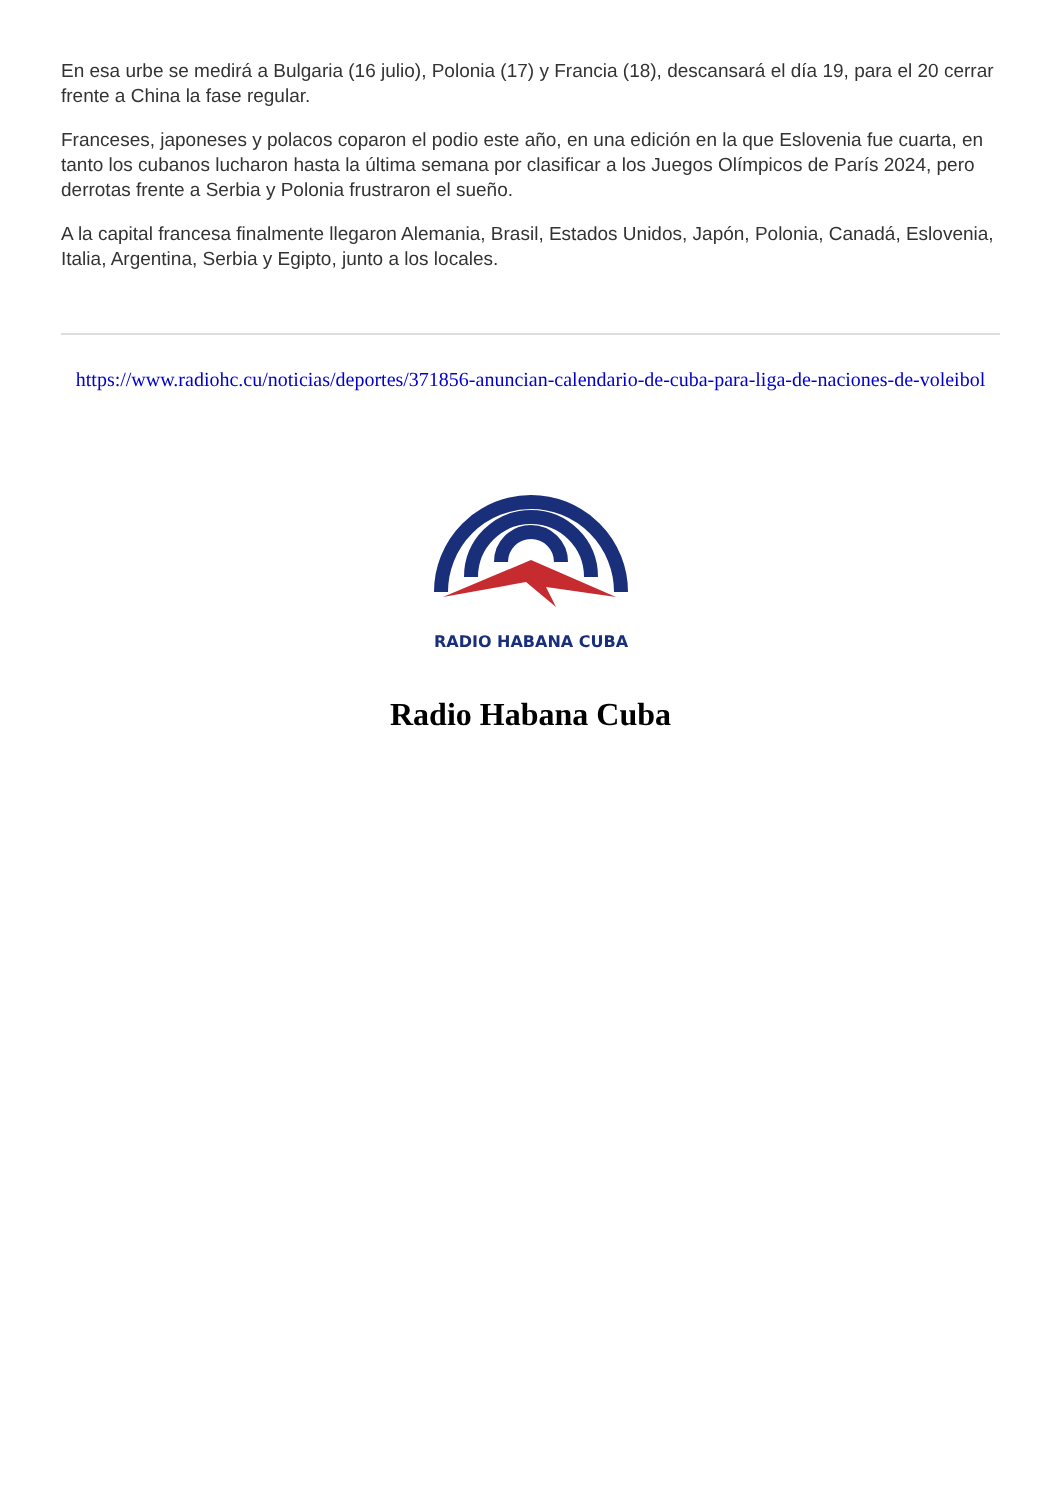En esa urbe se medirá a Bulgaria (16 julio), Polonia (17) y Francia (18), descansará el día 19, para el 20 cerrar frente a China la fase regular.
Franceses, japoneses y polacos coparon el podio este año, en una edición en la que Eslovenia fue cuarta, en tanto los cubanos lucharon hasta la última semana por clasificar a los Juegos Olímpicos de París 2024, pero derrotas frente a Serbia y Polonia frustraron el sueño.
A la capital francesa finalmente llegaron Alemania, Brasil, Estados Unidos, Japón, Polonia, Canadá, Eslovenia, Italia, Argentina, Serbia y Egipto, junto a los locales.
https://www.radiohc.cu/noticias/deportes/371856-anuncian-calendario-de-cuba-para-liga-de-naciones-de-voleibol
RADIO HABANA CUBA
Radio Habana Cuba